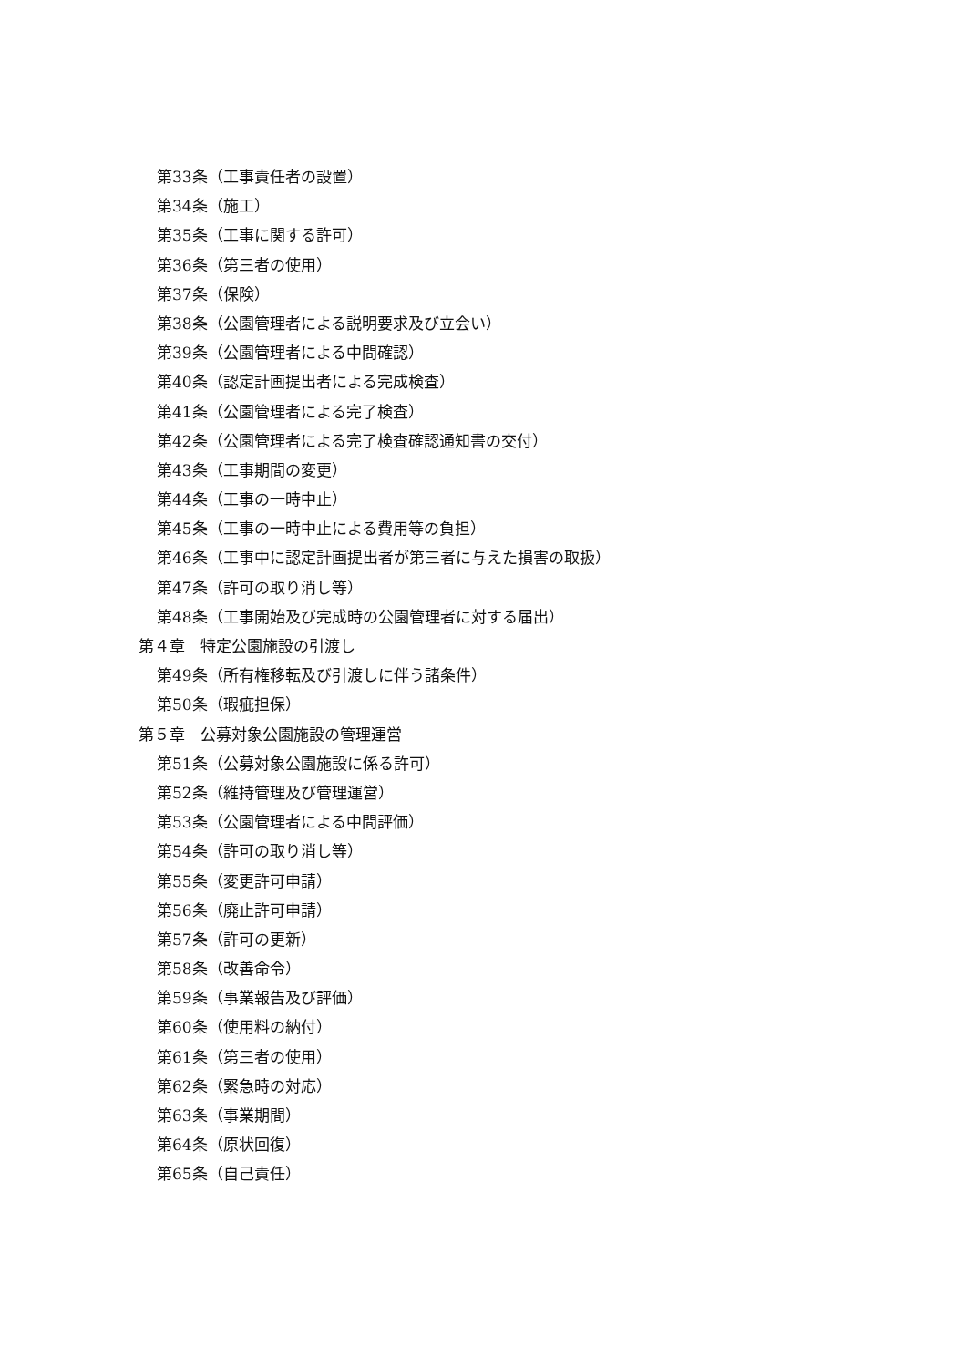第33条（工事責任者の設置）
第34条（施工）
第35条（工事に関する許可）
第36条（第三者の使用）
第37条（保険）
第38条（公園管理者による説明要求及び立会い）
第39条（公園管理者による中間確認）
第40条（認定計画提出者による完成検査）
第41条（公園管理者による完了検査）
第42条（公園管理者による完了検査確認通知書の交付）
第43条（工事期間の変更）
第44条（工事の一時中止）
第45条（工事の一時中止による費用等の負担）
第46条（工事中に認定計画提出者が第三者に与えた損害の取扱）
第47条（許可の取り消し等）
第48条（工事開始及び完成時の公園管理者に対する届出）
第４章　特定公園施設の引渡し
第49条（所有権移転及び引渡しに伴う諸条件）
第50条（瑕疵担保）
第５章　公募対象公園施設の管理運営
第51条（公募対象公園施設に係る許可）
第52条（維持管理及び管理運営）
第53条（公園管理者による中間評価）
第54条（許可の取り消し等）
第55条（変更許可申請）
第56条（廃止許可申請）
第57条（許可の更新）
第58条（改善命令）
第59条（事業報告及び評価）
第60条（使用料の納付）
第61条（第三者の使用）
第62条（緊急時の対応）
第63条（事業期間）
第64条（原状回復）
第65条（自己責任）